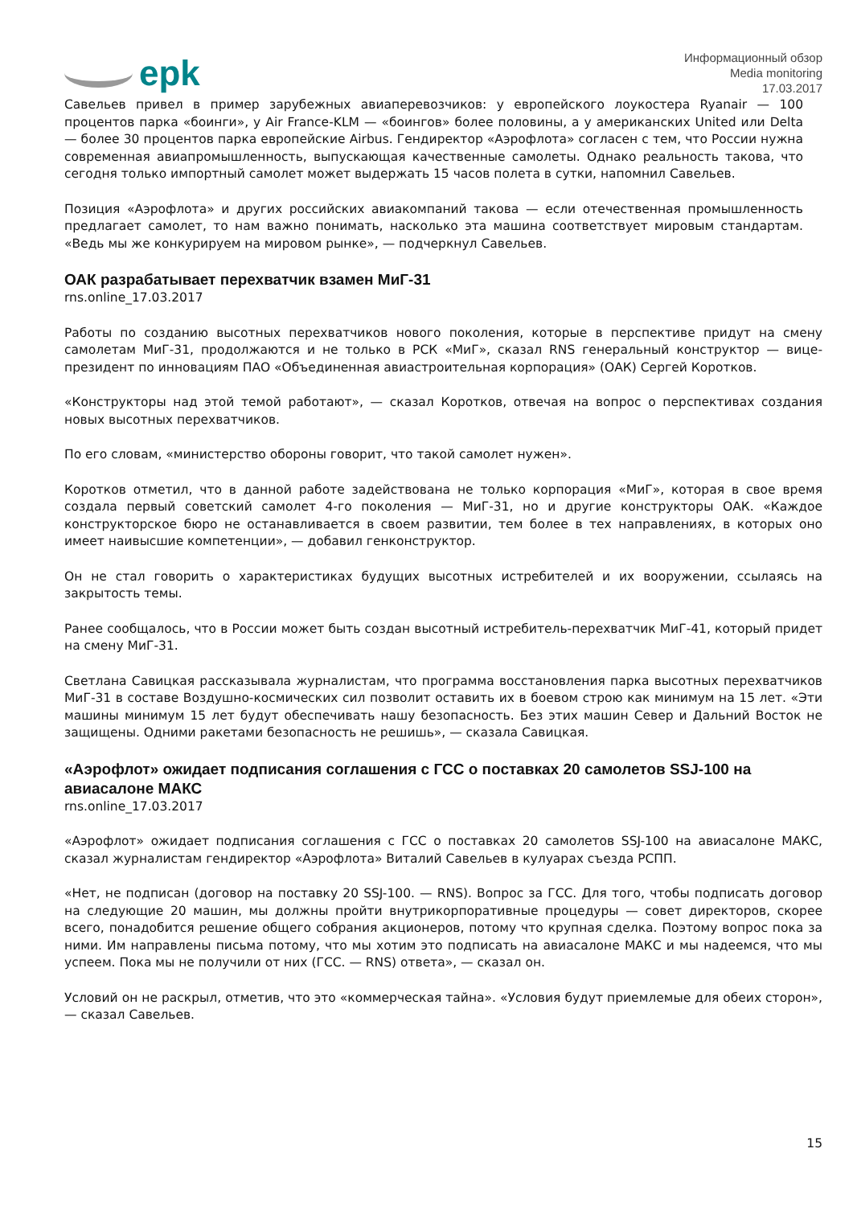epk
Информационный обзор
Media monitoring
17.03.2017
Савельев привел в пример зарубежных авиаперевозчиков: у европейского лоукостера Ryanair — 100 процентов парка «боинги», у Air France-KLM — «боингов» более половины, а у американских United или Delta — более 30 процентов парка европейские Airbus. Гендиректор «Аэрофлота» согласен с тем, что России нужна современная авиапромышленность, выпускающая качественные самолеты. Однако реальность такова, что сегодня только импортный самолет может выдержать 15 часов полета в сутки, напомнил Савельев.
Позиция «Аэрофлота» и других российских авиакомпаний такова — если отечественная промышленность предлагает самолет, то нам важно понимать, насколько эта машина соответствует мировым стандартам. «Ведь мы же конкурируем на мировом рынке», — подчеркнул Савельев.
ОАК разрабатывает перехватчик взамен МиГ-31
rns.online_17.03.2017
Работы по созданию высотных перехватчиков нового поколения, которые в перспективе придут на смену самолетам МиГ-31, продолжаются и не только в РСК «МиГ», сказал RNS генеральный конструктор — вице-президент по инновациям ПАО «Объединенная авиастроительная корпорация» (ОАК) Сергей Коротков.
«Конструкторы над этой темой работают», — сказал Коротков, отвечая на вопрос о перспективах создания новых высотных перехватчиков.
По его словам, «министерство обороны говорит, что такой самолет нужен».
Коротков отметил, что в данной работе задействована не только корпорация «МиГ», которая в свое время создала первый советский самолет 4-го поколения — МиГ-31, но и другие конструкторы ОАК. «Каждое конструкторское бюро не останавливается в своем развитии, тем более в тех направлениях, в которых оно имеет наивысшие компетенции», — добавил генконструктор.
Он не стал говорить о характеристиках будущих высотных истребителей и их вооружении, ссылаясь на закрытость темы.
Ранее сообщалось, что в России может быть создан высотный истребитель-перехватчик МиГ-41, который придет на смену МиГ-31.
Светлана Савицкая рассказывала журналистам, что программа восстановления парка высотных перехватчиков МиГ-31 в составе Воздушно-космических сил позволит оставить их в боевом строю как минимум на 15 лет. «Эти машины минимум 15 лет будут обеспечивать нашу безопасность. Без этих машин Север и Дальний Восток не защищены. Одними ракетами безопасность не решишь», — сказала Савицкая.
«Аэрофлот» ожидает подписания соглашения с ГСС о поставках 20 самолетов SSJ-100 на авиасалоне МАКС
rns.online_17.03.2017
«Аэрофлот» ожидает подписания соглашения с ГСС о поставках 20 самолетов SSJ-100 на авиасалоне МАКС, сказал журналистам гендиректор «Аэрофлота» Виталий Савельев в кулуарах съезда РСПП.
«Нет, не подписан (договор на поставку 20 SSJ-100. — RNS). Вопрос за ГСС. Для того, чтобы подписать договор на следующие 20 машин, мы должны пройти внутрикорпоративные процедуры — совет директоров, скорее всего, понадобится решение общего собрания акционеров, потому что крупная сделка. Поэтому вопрос пока за ними. Им направлены письма потому, что мы хотим это подписать на авиасалоне МАКС и мы надеемся, что мы успеем. Пока мы не получили от них (ГСС. — RNS) ответа», — сказал он.
Условий он не раскрыл, отметив, что это «коммерческая тайна». «Условия будут приемлемые для обеих сторон», — сказал Савельев.
15